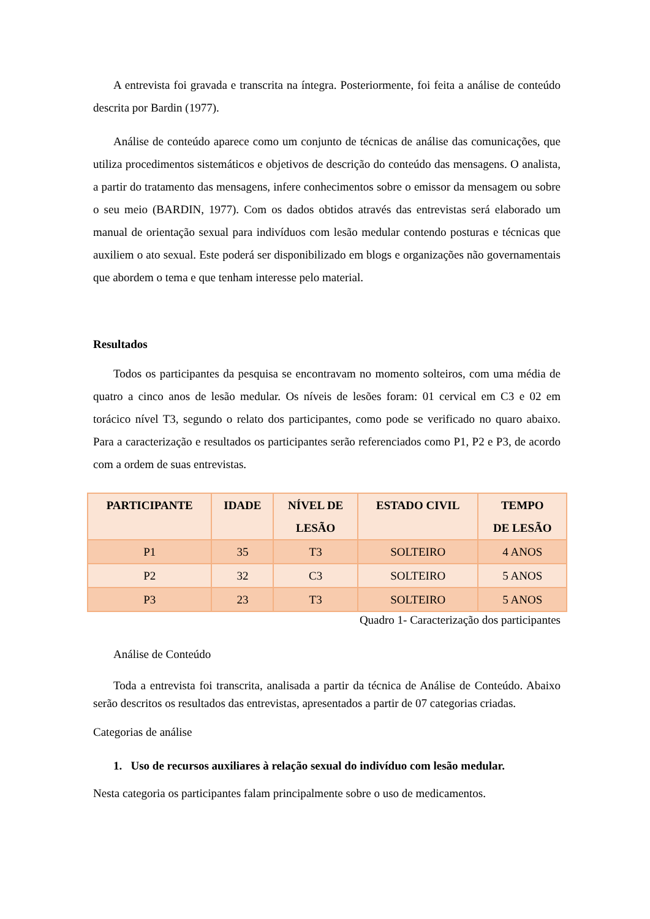A entrevista foi gravada e transcrita na íntegra. Posteriormente, foi feita a análise de conteúdo descrita por Bardin (1977).
Análise de conteúdo aparece como um conjunto de técnicas de análise das comunicações, que utiliza procedimentos sistemáticos e objetivos de descrição do conteúdo das mensagens. O analista, a partir do tratamento das mensagens, infere conhecimentos sobre o emissor da mensagem ou sobre o seu meio (BARDIN, 1977). Com os dados obtidos através das entrevistas será elaborado um manual de orientação sexual para indivíduos com lesão medular contendo posturas e técnicas que auxiliem o ato sexual. Este poderá ser disponibilizado em blogs e organizações não governamentais que abordem o tema e que tenham interesse pelo material.
Resultados
Todos os participantes da pesquisa se encontravam no momento solteiros, com uma média de quatro a cinco anos de lesão medular. Os níveis de lesões foram: 01 cervical em C3 e 02 em torácico nível T3, segundo o relato dos participantes, como pode se verificado no quaro abaixo. Para a caracterização e resultados os participantes serão referenciados como P1, P2 e P3, de acordo com a ordem de suas entrevistas.
| PARTICIPANTE | IDADE | NÍVEL DE LESÃO | ESTADO CIVIL | TEMPO DE LESÃO |
| --- | --- | --- | --- | --- |
| P1 | 35 | T3 | SOLTEIRO | 4 ANOS |
| P2 | 32 | C3 | SOLTEIRO | 5 ANOS |
| P3 | 23 | T3 | SOLTEIRO | 5 ANOS |
Quadro 1- Caracterização dos participantes
Análise de Conteúdo
Toda a entrevista foi transcrita, analisada a partir da técnica de Análise de Conteúdo. Abaixo serão descritos os resultados das entrevistas, apresentados a partir de 07 categorias criadas.
Categorias de análise
1. Uso de recursos auxiliares à relação sexual do indivíduo com lesão medular.
Nesta categoria os participantes falam principalmente sobre o uso de medicamentos.